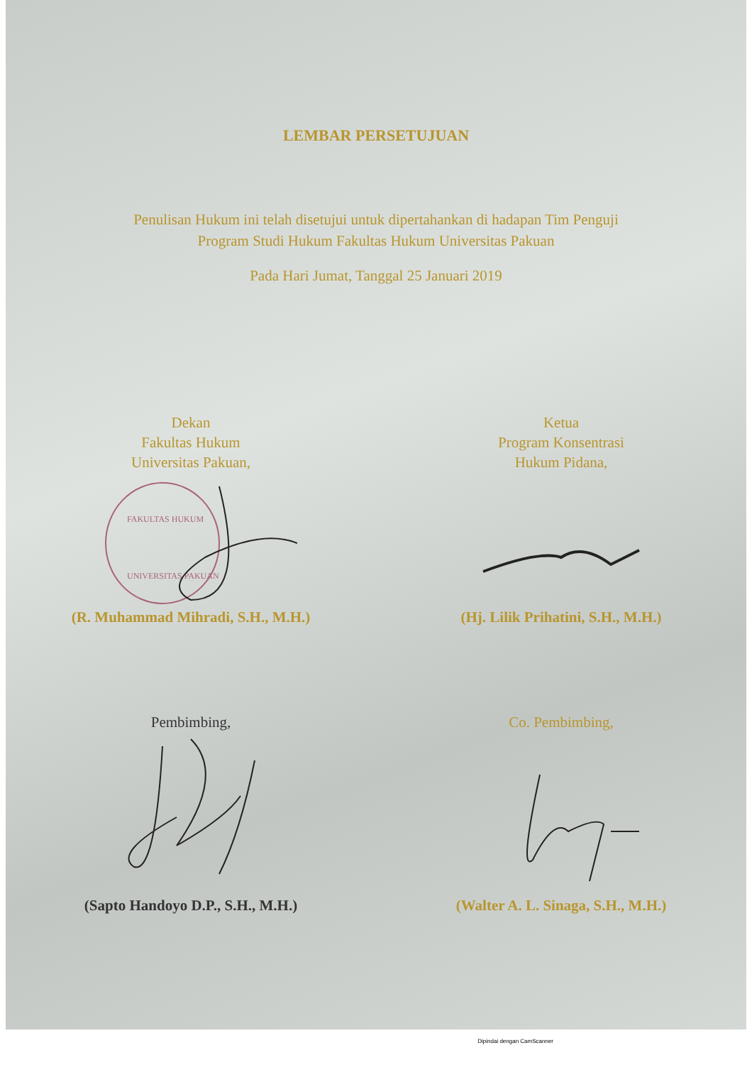LEMBAR PERSETUJUAN
Penulisan Hukum ini telah disetujui untuk dipertahankan di hadapan Tim Penguji
Program Studi Hukum Fakultas Hukum Universitas Pakuan
Pada Hari Jumat, Tanggal 25 Januari 2019
Dekan
Fakultas Hukum
Universitas Pakuan,
FAKULTAS HUKUM
UNIVERSITAS PAKUAN
(R. Muhammad Mihradi, S.H., M.H.)
Ketua
Program Konsentrasi
Hukum Pidana,
(Hj. Lilik Prihatini, S.H., M.H.)
Pembimbing,
(Sapto Handoyo D.P., S.H., M.H.)
Co. Pembimbing,
(Walter A. L. Sinaga, S.H., M.H.)
Dipindai dengan CamScanner